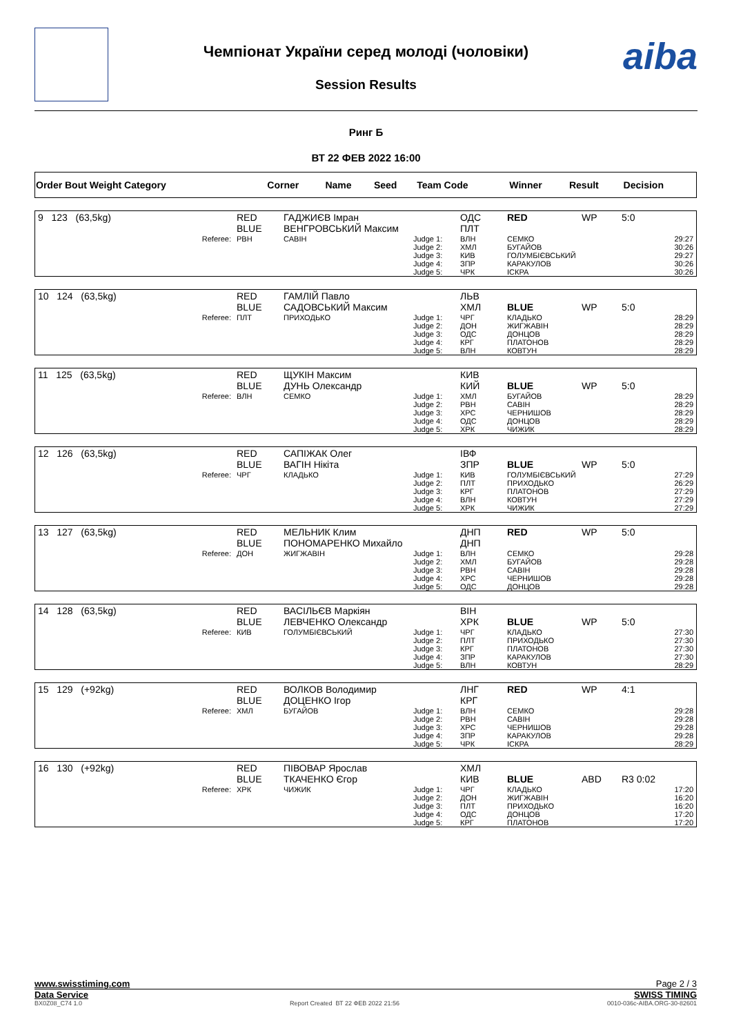aiba
Чемпіонат України серед молоді (чоловіки)
Session Results
Ринг Б
ВТ 22 ФЕВ 2022 16:00
| Order Bout Weight Category | Corner | Name | Seed | Team Code | Winner | Result | Decision |
| 9 123 (63,5kg) | RED BLUE | ГАДЖИЄВ Імран ВЕНГРОВСЬКИЙ Максим | | ОДС ПЛТ | RED | WP | 5:0 |
| Referee: | РВН | САВІН | Judge 1: Judge 2: Judge 3: Judge 4: Judge 5: | ВЛН ХМЛ КИВ ЗПР ЧРК | СЕМКО БУГАЙОВ ГОЛУМБІЄВСЬКИЙ КАРАКУЛОВ ІСКРА | | 29:27 30:26 29:27 30:26 30:26 |
| 10 124 (63,5kg) | RED BLUE | ГАМЛІЙ Павло САДОВСЬКИЙ Максим | | ЛЬВ ХМЛ | BLUE | WP | 5:0 |
| Referee: | ПЛТ | ПРИХОДЬКО | Judge 1: Judge 2: Judge 3: Judge 4: Judge 5: | ЧРГ ДОН ОДС КРГ ВЛН | КЛАДЬКО ЖИГЖАВІН ДОНЦОВ ПЛАТОНОВ КОВТУН | | 28:29 28:29 28:29 28:29 28:29 |
| 11 125 (63,5kg) | RED BLUE | ЩУКІН Максим ДУНЬ Олександр | | КИВ КИЙ | BLUE | WP | 5:0 |
| Referee: | ВЛН | СЕМКО | Judge 1: Judge 2: Judge 3: Judge 4: Judge 5: | ХМЛ РВН ХРС ОДС ХРК | БУГАЙОВ САВІН ЧЕРНИШОВ ДОНЦОВ ЧИЖИК | | 28:29 28:29 28:29 28:29 28:29 |
| 12 126 (63,5kg) | RED BLUE | САПІЖАК Олег ВАГІН Нікіта | | ІВФ ЗПР | BLUE | WP | 5:0 |
| Referee: | ЧРГ | КЛАДЬКО | Judge 1: Judge 2: Judge 3: Judge 4: Judge 5: | КИВ ПЛТ КРГ ВЛН ХРК | ГОЛУМБІЄВСЬКИЙ ПРИХОДЬКО ПЛАТОНОВ КОВТУН ЧИЖИК | | 27:29 26:29 27:29 27:29 27:29 |
| 13 127 (63,5kg) | RED BLUE | МЕЛЬНИК Клим ПОНОМАРЕНКО Михайло | | ДНП ДНП | RED | WP | 5:0 |
| Referee: | ДОН | ЖИГЖАВІН | Judge 1: Judge 2: Judge 3: Judge 4: Judge 5: | ВЛН ХМЛ РВН ХРС ОДС | СЕМКО БУГАЙОВ САВІН ЧЕРНИШОВ ДОНЦОВ | | 29:28 29:28 29:28 29:28 29:28 |
| 14 128 (63,5kg) | RED BLUE | ВАСІЛЬЄВ Маркіян ЛЕВЧЕНКО Олександр | | ВІН ХРК | BLUE | WP | 5:0 |
| Referee: | КИВ | ГОЛУМБІЄВСЬКИЙ | Judge 1: Judge 2: Judge 3: Judge 4: Judge 5: | ЧРГ ПЛТ КРГ ЗПР ВЛН | КЛАДЬКО ПРИХОДЬКО ПЛАТОНОВ КАРАКУЛОВ КОВТУН | | 27:30 27:30 27:30 27:30 28:29 |
| 15 129 (+92kg) | RED BLUE | ВОЛКОВ Володимир ДОЦЕНКО Ігор | | ЛНГ КРГ | RED | WP | 4:1 |
| Referee: | ХМЛ | БУГАЙОВ | Judge 1: Judge 2: Judge 3: Judge 4: Judge 5: | ВЛН РВН ХРС ЗПР ЧРК | СЕМКО САВІН ЧЕРНИШОВ КАРАКУЛОВ ІСКРА | | 29:28 29:28 29:28 29:28 28:29 |
| 16 130 (+92kg) | RED BLUE | ПІВОВАР Ярослав ТКАЧЕНКО Єгор | | ХМЛ КИВ | BLUE | ABD | R3 0:02 |
| Referee: | ХРК | ЧИЖИК | Judge 1: Judge 2: Judge 3: Judge 4: Judge 5: | ЧРГ ДОН ПЛТ ОДС КРГ | КЛАДЬКО ЖИГЖАВІН ПРИХОДЬКО ДОНЦОВ ПЛАТОНОВ | | 17:20 16:20 16:20 17:20 17:20 |
www.swisstiming.com Page 2 / 3
Data Service SWISS TIMING
BX0Z08_C74 1.0 Report Created ВТ 22 ФЕВ 2022 21:56 0010-036c-AIBA.ORG-30-82601